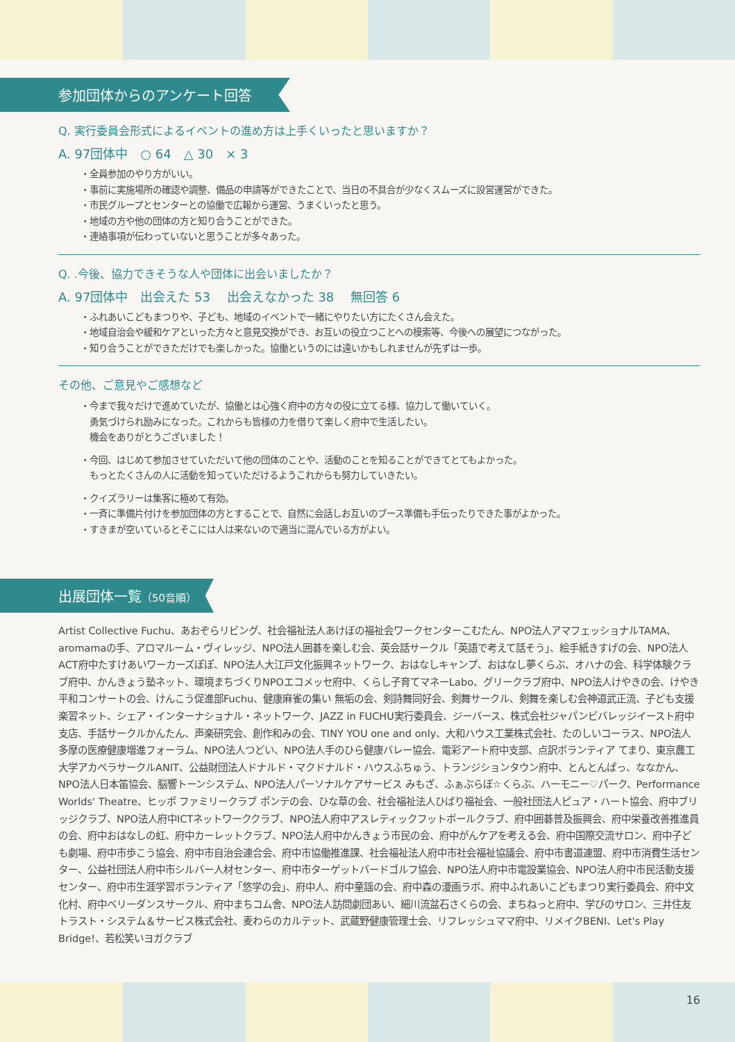参加団体からのアンケート回答
Q. 実行委員会形式によるイベントの進め方は上手くいったと思いますか？
A. 97団体中　○ 64　△ 30　× 3
・全員参加のやり方がいい。
・事前に実施場所の確認や調整、備品の申請等ができたことで、当日の不具合が少なくスムーズに設営運営ができた。
・市民グループとセンターとの協働で広報から運営、うまくいったと思う。
・地域の方や他の団体の方と知り合うことができた。
・連絡事項が伝わっていないと思うことが多々あった。
Q. .今後、協力できそうな人や団体に出会いましたか？
A. 97団体中　出会えた 53　 出会えなかった 38　 無回答 6
・ふれあいこどもまつりや、子ども、地域のイベントで一緒にやりたい方にたくさん会えた。
・地域自治会や緩和ケアといった方々と意見交換ができ、お互いの役立つことへの模索等、今後への展望につながった。
・知り合うことができただけでも楽しかった。協働というのには遠いかもしれませんが先ずは一歩。
その他、ご意見やご感想など
・今まで我々だけで進めていたが、協働とは心強く府中の方々の役に立てる様、協力して働いていく。
　勇気づけられ励みになった。これからも皆様の力を借りて楽しく府中で生活したい。
　機会をありがとうございました！
・今回、はじめて参加させていただいて他の団体のことや、活動のことを知ることができてとてもよかった。
　もっとたくさんの人に活動を知っていただけるようこれからも努力していきたい。
・クイズラリーは集客に極めて有効。
・一斉に準備片付けを参加団体の方とすることで、自然に会話しお互いのブース準備も手伝ったりできた事がよかった。
・すきまが空いているとそこには人は来ないので適当に混んでいる方がよい。
出展団体一覧（50音順）
Artist Collective Fuchu、あおぞらリビング、社会福祉法人あけぼの福祉会ワークセンターこむたん、NPO法人アマフェッショナルTAMA、aromamaの手、アロマルーム・ヴィレッジ、NPO法人囲碁を楽しむ会、英会話サークル「英語で考えて話そう」、絵手紙きすげの会、NPO法人ACT府中たすけあいワーカーズぽぽ、NPO法人大江戸文化振興ネットワーク、おはなしキャンプ、おはなし夢くらぶ、オハナの会、科学体験クラブ府中、かんきょう塾ネット、環境まちづくりNPOエコメッセ府中、くらし子育てマネーLabo、グリークラブ府中、NPO法人けやきの会、けやき平和コンサートの会、けんこう促進部Fuchu、健康麻雀の集い 無垢の会、剣詩舞同好会、剣舞サークル、剣舞を楽しむ会神道武正流、子ども支援楽習ネット、シェア・インターナショナル・ネットワーク、JAZZ in FUCHU実行委員会、ジーバース、株式会社ジャパンビバレッジイースト府中支店、手話サークルかんたん、声楽研究会、創作和みの会、TINY YOU one and only、大和ハウス工業株式会社、たのしいコーラス、NPO法人多摩の医療健康増進フォーラム、NPO法人つどい、NPO法人手のひら健康バレー協会、電彩アート府中支部、点訳ボランティア てまり、東京農工大学アカペラサークルANIT、公益財団法人ドナルド・マクドナルド・ハウスふちゅう、トランジションタウン府中、とんとんぱっ、ななかん、NPO法人日本笛協会、脳響トーンシステム、NPO法人パーソナルケアサービス みもざ、ふぁぶらぼ☆くらぶ、ハーモニー♡パーク、Performance Worlds' Theatre、ヒッポ ファミリークラブ ポンテの会、ひな草の会、社会福祉法人ひばり福祉会、一般社団法人ピュア・ハート協会、府中ブリッジクラブ、NPO法人府中ICTネットワーククラブ、NPO法人府中アスレティックフットボールクラブ、府中囲碁普及振興会、府中栄養改善推進員の会、府中おはなしの虹、府中カーレットクラブ、NPO法人府中かんきょう市民の会、府中がんケアを考える会、府中国際交流サロン、府中子ども劇場、府中市歩こう協会、府中市自治会連合会、府中市協働推進課、社会福祉法人府中市社会福祉協議会、府中市書道連盟、府中市消費生活センター、公益社団法人府中市シルバー人材センター、府中市ターゲットバードゴルフ協会、NPO法人府中市電設業協会、NPO法人府中市民活動支援センター、府中市生涯学習ボランティア「悠学の会」、府中人、府中童謡の会、府中森の漫画ラボ、府中ふれあいこどもまつり実行委員会、府中文化村、府中ベリーダンスサークル、府中まちコム舎、NPO法人訪問劇団あい、細川流盆石さくらの会、まちねっと府中、学びのサロン、三井住友トラスト・システム＆サービス株式会社、麦わらのカルテット、武蔵野健康管理士会、リフレッシュママ府中、リメイクBENI、Let's Play Bridge!、若松笑いヨガクラブ
16